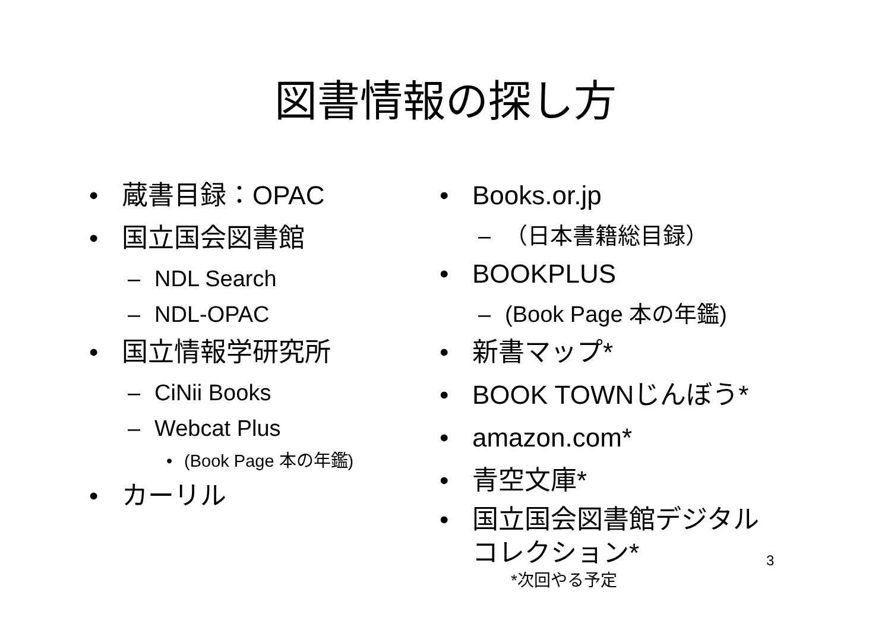図書情報の探し方
• 蔵書目録：OPAC
• 国立国会図書館
– NDL Search
– NDL-OPAC
• 国立情報学研究所
– CiNii Books
– Webcat Plus
• (Book Page 本の年鑑)
• カーリル
• Books.or.jp
– （日本書籍総目録）
• BOOKPLUS
– (Book Page 本の年鑑)
• 新書マップ*
• BOOK TOWNじんぼう*
• amazon.com*
• 青空文庫*
• 国立国会図書館デジタル
コレクション*
*次回やる予定
3